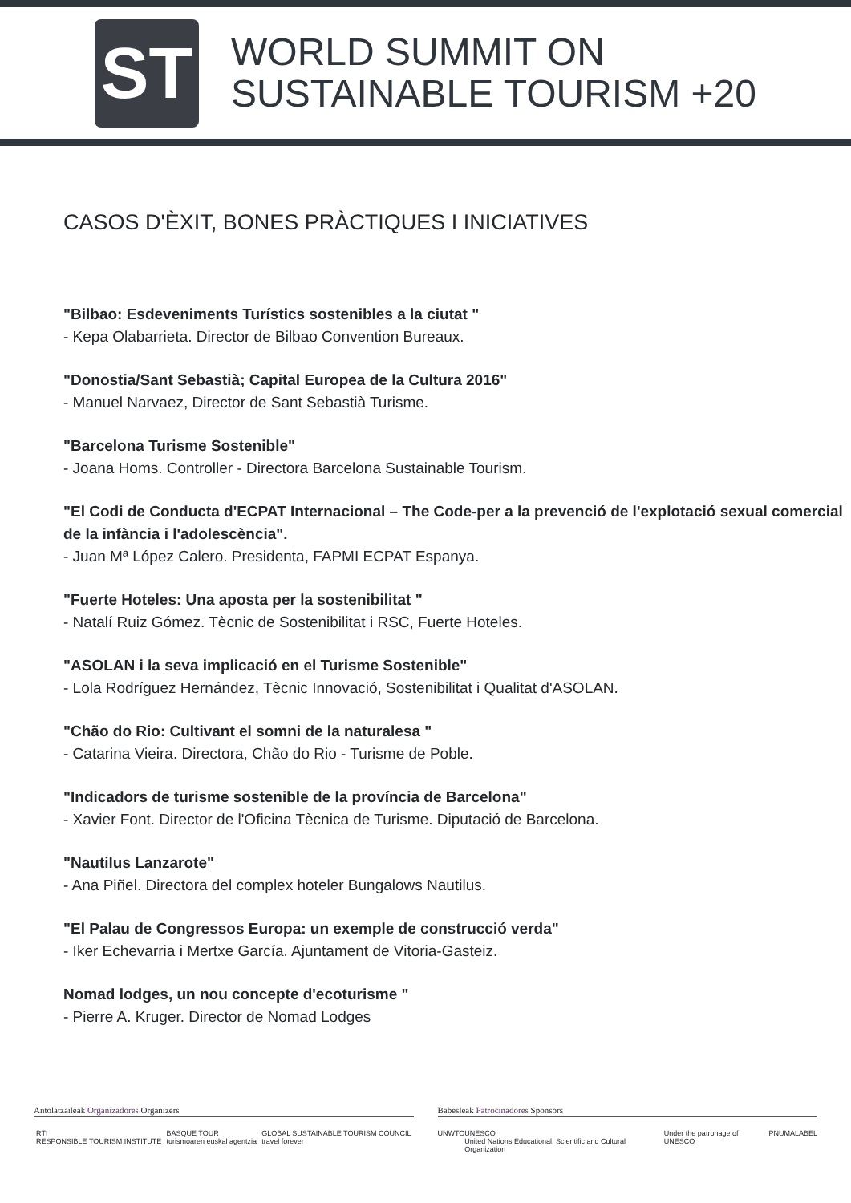ST
WORLD SUMMIT ON
SUSTAINABLE TOURISM +20
CASOS D'ÈXIT, BONES PRÀCTIQUES I INICIATIVES
"Bilbao: Esdeveniments Turístics sostenibles a la ciutat "
- Kepa Olabarrieta. Director de Bilbao Convention Bureaux.
"Donostia/Sant Sebastià; Capital Europea de la Cultura 2016"
- Manuel Narvaez, Director de Sant Sebastià Turisme.
"Barcelona Turisme Sostenible"
- Joana Homs. Controller - Directora Barcelona Sustainable Tourism.
"El Codi de Conducta d'ECPAT Internacional – The Code-per a la prevenció de l'explotació sexual comercial de la infància i l'adolescència".
- Juan Mª López Calero. Presidenta, FAPMI ECPAT Espanya.
"Fuerte Hoteles: Una aposta per la sostenibilitat "
- Natalí Ruiz Gómez. Tècnic de Sostenibilitat i RSC, Fuerte Hoteles.
"ASOLAN i la seva implicació en el Turisme Sostenible"
- Lola Rodríguez Hernández, Tècnic Innovació, Sostenibilitat i Qualitat d'ASOLAN.
"Chão do Rio: Cultivant el somni de la naturalesa "
- Catarina Vieira. Directora, Chão do Rio - Turisme de Poble.
"Indicadors de turisme sostenible de la província de Barcelona"
- Xavier Font. Director de l'Oficina Tècnica de Turisme. Diputació de Barcelona.
"Nautilus Lanzarote"
- Ana Piñel. Directora del complex hoteler Bungalows Nautilus.
"El Palau de Congressos Europa: un exemple de construcció verda"
- Iker Echevarria i Mertxe García. Ajuntament de Vitoria-Gasteiz.
Nomad lodges, un nou concepte d'ecoturisme "
- Pierre A. Kruger. Director de Nomad Lodges
Antolatzaileak Organizadores Organizers
RTI
RESPONSIBLE TOURISM INSTITUTE BASQUE TOUR
turismoaren euskal agentzia GLOBAL SUSTAINABLE TOURISM COUNCIL
travel forever
Babesleak Patrocinadores Sponsors
UNWTO UNESCO
United Nations Educational, Scientific and Cultural Organization Under the patronage of UNESCO PNUMA LABEL